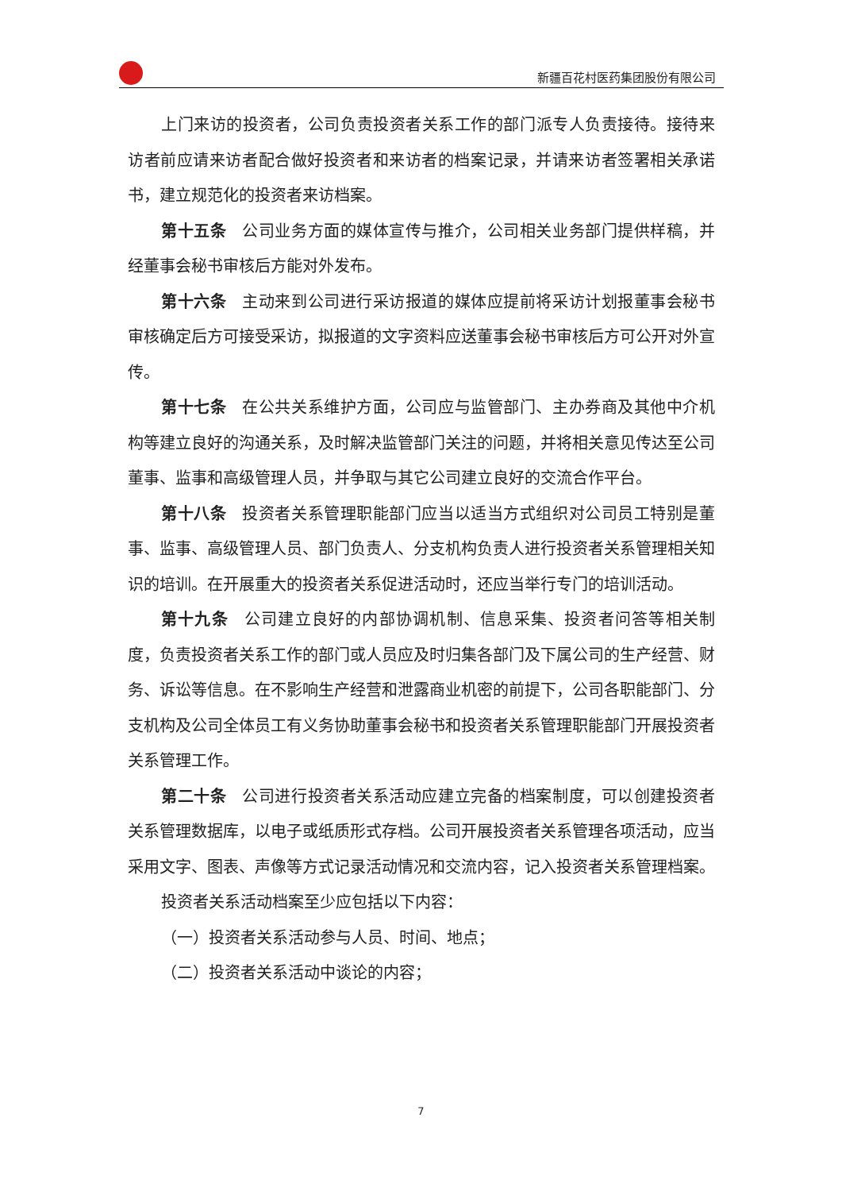新疆百花村医药集团股份有限公司
上门来访的投资者，公司负责投资者关系工作的部门派专人负责接待。接待来访者前应请来访者配合做好投资者和来访者的档案记录，并请来访者签署相关承诺书，建立规范化的投资者来访档案。
第十五条 公司业务方面的媒体宣传与推介，公司相关业务部门提供样稿，并经董事会秘书审核后方能对外发布。
第十六条 主动来到公司进行采访报道的媒体应提前将采访计划报董事会秘书审核确定后方可接受采访，拟报道的文字资料应送董事会秘书审核后方可公开对外宣传。
第十七条 在公共关系维护方面，公司应与监管部门、主办券商及其他中介机构等建立良好的沟通关系，及时解决监管部门关注的问题，并将相关意见传达至公司董事、监事和高级管理人员，并争取与其它公司建立良好的交流合作平台。
第十八条 投资者关系管理职能部门应当以适当方式组织对公司员工特别是董事、监事、高级管理人员、部门负责人、分支机构负责人进行投资者关系管理相关知识的培训。在开展重大的投资者关系促进活动时，还应当举行专门的培训活动。
第十九条 公司建立良好的内部协调机制、信息采集、投资者问答等相关制度，负责投资者关系工作的部门或人员应及时归集各部门及下属公司的生产经营、财务、诉讼等信息。在不影响生产经营和泄露商业机密的前提下，公司各职能部门、分支机构及公司全体员工有义务协助董事会秘书和投资者关系管理职能部门开展投资者关系管理工作。
第二十条 公司进行投资者关系活动应建立完备的档案制度，可以创建投资者关系管理数据库，以电子或纸质形式存档。公司开展投资者关系管理各项活动，应当采用文字、图表、声像等方式记录活动情况和交流内容，记入投资者关系管理档案。
投资者关系活动档案至少应包括以下内容：
（一）投资者关系活动参与人员、时间、地点；
（二）投资者关系活动中谈论的内容；
7